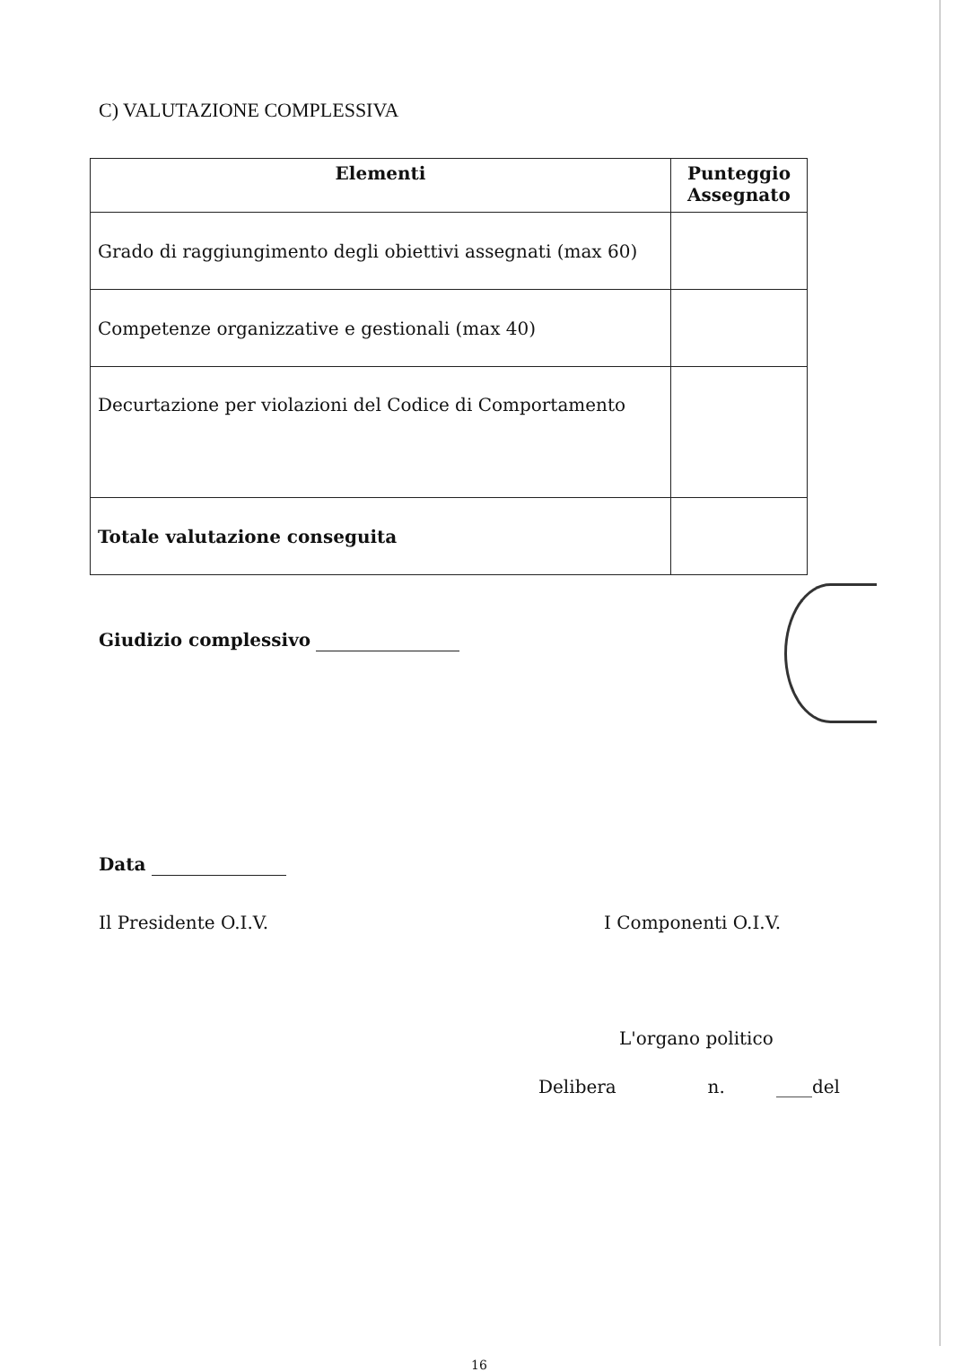C) VALUTAZIONE COMPLESSIVA
| Elementi | Punteggio Assegnato |
| --- | --- |
| Grado di raggiungimento degli obiettivi assegnati (max 60) | |
| Competenze organizzative e gestionali (max 40) | |
| Decurtazione per violazioni del Codice di Comportamento | |
| Totale valutazione conseguita | |
Giudizio complessivo
Data
Il Presidente O.I.V. I Componenti O.I.V.
L'organo politico
Delibera n. ____del
16